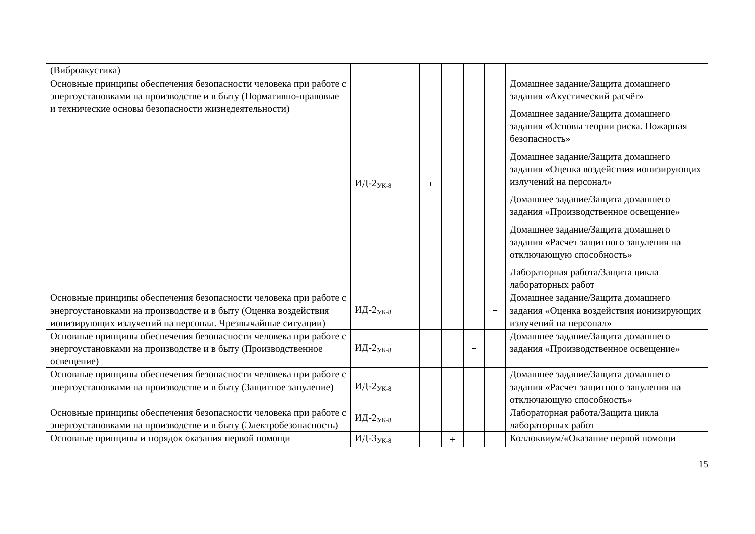| (Виброакустика) | | | | | | |
| Основные принципы обеспечения безопасности человека при работе с энергоустановками на производстве и в быту (Нормативно-правовые и технические основы безопасности жизнедеятельности) | ИД-2<sub>УК-8</sub> | + | | | | Домашнее задание/Защита домашнего задания «Акустический расчёт» Домашнее задание/Защита домашнего задания «Основы теории риска. Пожарная безопасность» Домашнее задание/Защита домашнего задания «Оценка воздействия ионизирующих излучений на персонал» Домашнее задание/Защита домашнего задания «Производственное освещение» Домашнее задание/Защита домашнего задания «Расчет защитного зануления на отключающую способность» Лабораторная работа/Защита цикла лабораторных работ |
| Основные принципы обеспечения безопасности человека при работе с энергоустановками на производстве и в быту (Оценка воздействия ионизирующих излучений на персонал. Чрезвычайные ситуации) | ИД-2<sub>УК-8</sub> | | | | + | Домашнее задание/Защита домашнего задания «Оценка воздействия ионизирующих излучений на персонал» |
| Основные принципы обеспечения безопасности человека при работе с энергоустановками на производстве и в быту (Производственное освещение) | ИД-2<sub>УК-8</sub> | | | + | | Домашнее задание/Защита домашнего задания «Производственное освещение» |
| Основные принципы обеспечения безопасности человека при работе с энергоустановками на производстве и в быту (Защитное зануление) | ИД-2<sub>УК-8</sub> | | | + | | Домашнее задание/Защита домашнего задания «Расчет защитного зануления на отключающую способность» |
| Основные принципы обеспечения безопасности человека при работе с энергоустановками на производстве и в быту (Электробезопасность) | ИД-2<sub>УК-8</sub> | | | + | | Лабораторная работа/Защита цикла лабораторных работ |
| Основные принципы и порядок оказания первой помощи | ИД-3<sub>УК-8</sub> | | + | | | Коллоквиум/«Оказание первой помощи |
15